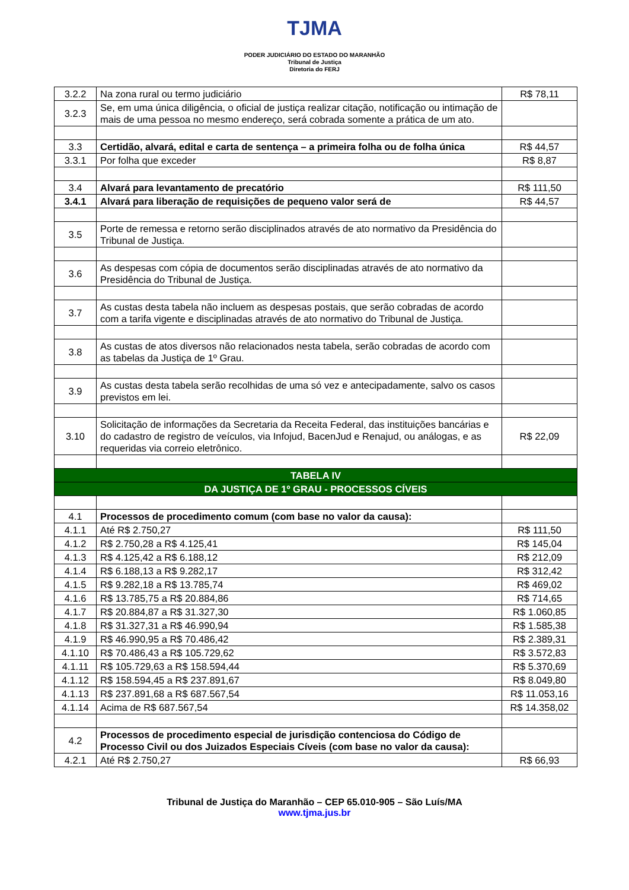TJMA
PODER JUDICIÁRIO DO ESTADO DO MARANHÃO
Tribunal de Justiça
Diretoria do FERJ
| 3.2.2 | Na zona rural ou termo judiciário | R$ 78,11 |
| 3.2.3 | Se, em uma única diligência, o oficial de justiça realizar citação, notificação ou intimação de mais de uma pessoa no mesmo endereço, será cobrada somente a prática de um ato. | |
| 3.3 | Certidão, alvará, edital e carta de sentença – a primeira folha ou de folha única | R$ 44,57 |
| 3.3.1 | Por folha que exceder | R$ 8,87 |
| 3.4 | Alvará para levantamento de precatório | R$ 111,50 |
| 3.4.1 | Alvará para liberação de requisições de pequeno valor será de | R$ 44,57 |
| 3.5 | Porte de remessa e retorno serão disciplinados através de ato normativo da Presidência do Tribunal de Justiça. | |
| 3.6 | As despesas com cópia de documentos serão disciplinadas através de ato normativo da Presidência do Tribunal de Justiça. | |
| 3.7 | As custas desta tabela não incluem as despesas postais, que serão cobradas de acordo com a tarifa vigente e disciplinadas através de ato normativo do Tribunal de Justiça. | |
| 3.8 | As custas de atos diversos não relacionados nesta tabela, serão cobradas de acordo com as tabelas da Justiça de 1º Grau. | |
| 3.9 | As custas desta tabela serão recolhidas de uma só vez e antecipadamente, salvo os casos previstos em lei. | |
| 3.10 | Solicitação de informações da Secretaria da Receita Federal, das instituições bancárias e do cadastro de registro de veículos, via Infojud, BacenJud e Renajud, ou análogas, e as requeridas via correio eletrônico. | R$ 22,09 |
| TABELA IV | | |
| DA JUSTIÇA DE 1º GRAU - PROCESSOS CÍVEIS | | |
| 4.1 | Processos de procedimento comum (com base no valor da causa): | |
| 4.1.1 | Até R$ 2.750,27 | R$ 111,50 |
| 4.1.2 | R$ 2.750,28 a R$ 4.125,41 | R$ 145,04 |
| 4.1.3 | R$ 4.125,42 a R$ 6.188,12 | R$ 212,09 |
| 4.1.4 | R$ 6.188,13 a R$ 9.282,17 | R$ 312,42 |
| 4.1.5 | R$ 9.282,18 a R$ 13.785,74 | R$ 469,02 |
| 4.1.6 | R$ 13.785,75 a R$ 20.884,86 | R$ 714,65 |
| 4.1.7 | R$ 20.884,87 a R$ 31.327,30 | R$ 1.060,85 |
| 4.1.8 | R$ 31.327,31 a R$ 46.990,94 | R$ 1.585,38 |
| 4.1.9 | R$ 46.990,95 a R$ 70.486,42 | R$ 2.389,31 |
| 4.1.10 | R$ 70.486,43 a R$ 105.729,62 | R$ 3.572,83 |
| 4.1.11 | R$ 105.729,63 a R$ 158.594,44 | R$ 5.370,69 |
| 4.1.12 | R$ 158.594,45 a R$ 237.891,67 | R$ 8.049,80 |
| 4.1.13 | R$ 237.891,68 a R$ 687.567,54 | R$ 11.053,16 |
| 4.1.14 | Acima de R$ 687.567,54 | R$ 14.358,02 |
| 4.2 | Processos de procedimento especial de jurisdição contenciosa do Código de Processo Civil ou dos Juizados Especiais Cíveis (com base no valor da causa): | |
| 4.2.1 | Até R$ 2.750,27 | R$ 66,93 |
Tribunal de Justiça do Maranhão – CEP 65.010-905 – São Luís/MA
www.tjma.jus.br